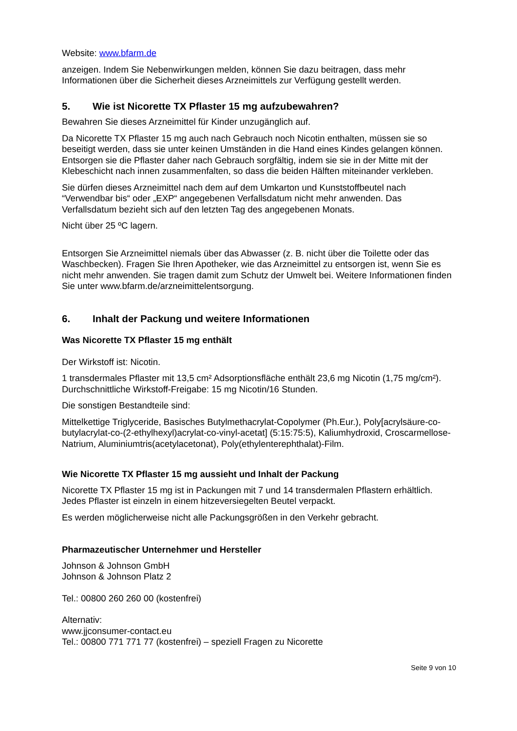Website: www.bfarm.de
anzeigen. Indem Sie Nebenwirkungen melden, können Sie dazu beitragen, dass mehr Informationen über die Sicherheit dieses Arzneimittels zur Verfügung gestellt werden.
5. Wie ist Nicorette TX Pflaster 15 mg aufzubewahren?
Bewahren Sie dieses Arzneimittel für Kinder unzugänglich auf.
Da Nicorette TX Pflaster 15 mg auch nach Gebrauch noch Nicotin enthalten, müssen sie so beseitigt werden, dass sie unter keinen Umständen in die Hand eines Kindes gelangen können. Entsorgen sie die Pflaster daher nach Gebrauch sorgfältig, indem sie sie in der Mitte mit der Klebeschicht nach innen zusammenfalten, so dass die beiden Hälften miteinander verkleben.
Sie dürfen dieses Arzneimittel nach dem auf dem Umkarton und Kunststoffbeutel nach “Verwendbar bis“ oder „EXP“ angegebenen Verfallsdatum nicht mehr anwenden. Das Verfallsdatum bezieht sich auf den letzten Tag des angegebenen Monats.
Nicht über 25 ºC lagern.
Entsorgen Sie Arzneimittel niemals über das Abwasser (z. B. nicht über die Toilette oder das Waschbecken). Fragen Sie Ihren Apotheker, wie das Arzneimittel zu entsorgen ist, wenn Sie es nicht mehr anwenden. Sie tragen damit zum Schutz der Umwelt bei. Weitere Informationen finden Sie unter www.bfarm.de/arzneimittelentsorgung.
6. Inhalt der Packung und weitere Informationen
Was Nicorette TX Pflaster 15 mg enthält
Der Wirkstoff ist: Nicotin.
1 transdermales Pflaster mit 13,5 cm² Adsorptionsfläche enthält 23,6 mg Nicotin (1,75 mg/cm²). Durchschnittliche Wirkstoff-Freigabe: 15 mg Nicotin/16 Stunden.
Die sonstigen Bestandteile sind:
Mittelkettige Triglyceride, Basisches Butylmethacrylat-Copolymer (Ph.Eur.), Poly[acrylsäure-co-butylacrylat-co-(2-ethylhexyl)acrylat-co-vinyl-acetat] (5:15:75:5), Kaliumhydroxid, Croscarmellose-Natrium, Aluminiumtris(acetylacetonat), Poly(ethylenterephthalat)-Film.
Wie Nicorette TX Pflaster 15 mg aussieht und Inhalt der Packung
Nicorette TX Pflaster 15 mg ist in Packungen mit 7 und 14 transdermalen Pflastern erhältlich. Jedes Pflaster ist einzeln in einem hitzeversiegelten Beutel verpackt.
Es werden möglicherweise nicht alle Packungsgrößen in den Verkehr gebracht.
Pharmazeutischer Unternehmer und Hersteller
Johnson & Johnson GmbH
Johnson & Johnson Platz 2
Tel.: 00800 260 260 00 (kostenfrei)
Alternativ:
www.jjconsumer-contact.eu
Tel.: 00800 771 771 77 (kostenfrei) – speziell Fragen zu Nicorette
Seite 9 von 10